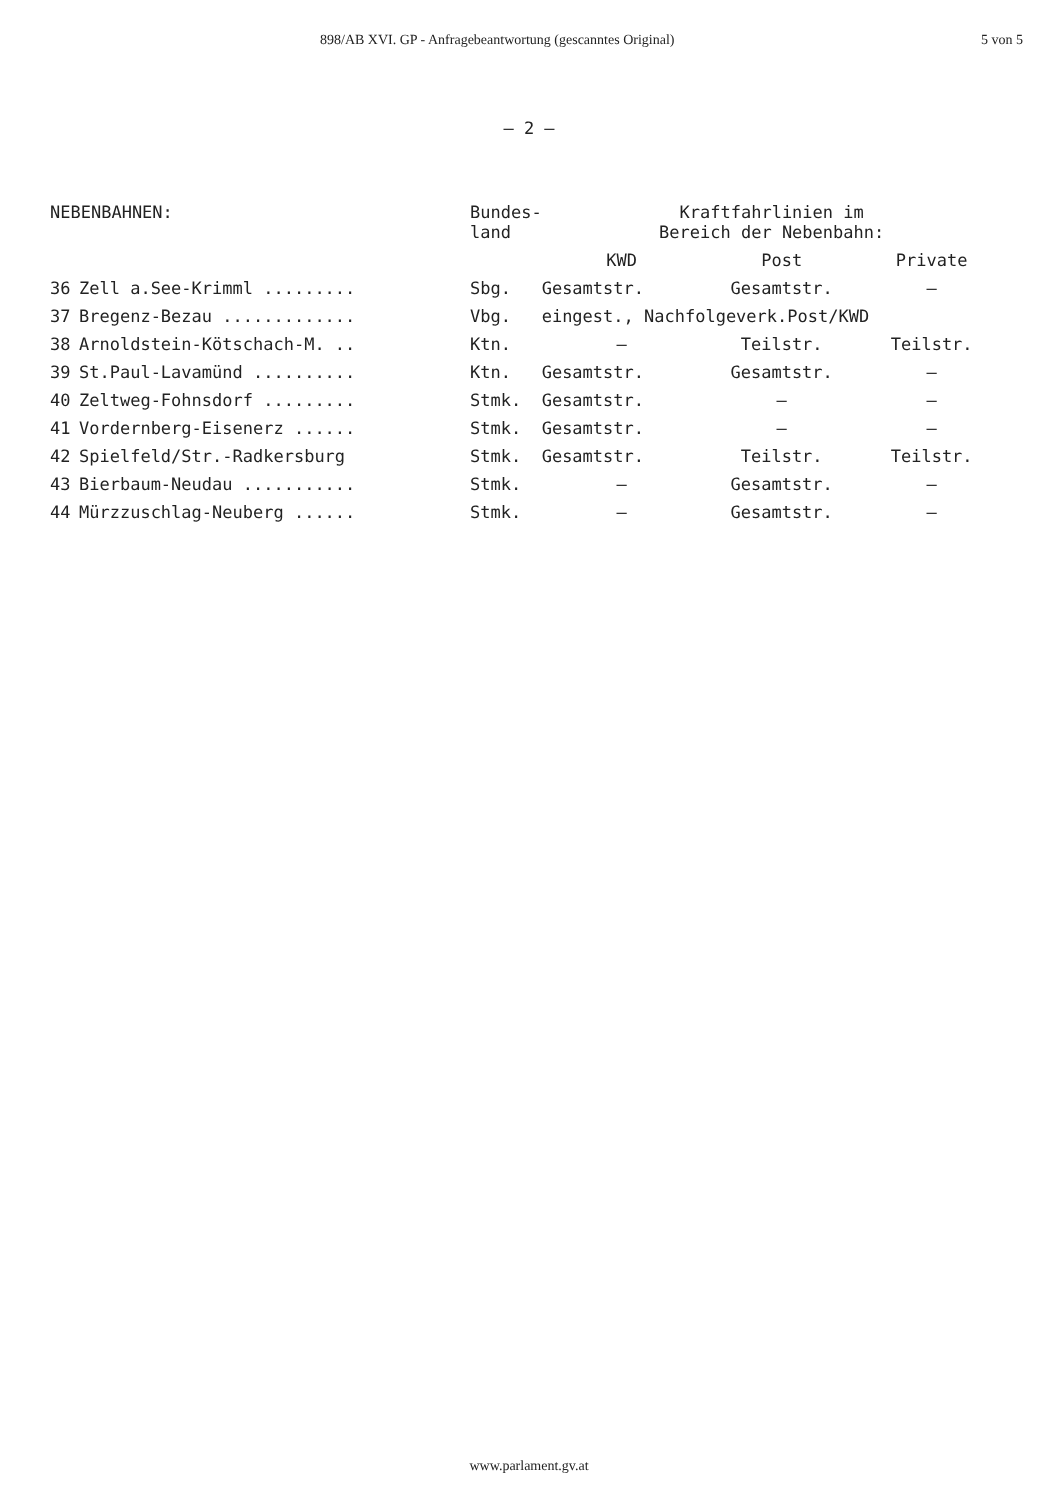898/AB XVI. GP - Anfragebeantwortung (gescanntes Original) 5 von 5
– 2 –
| NEBENBAHNEN: | | Bundes- land | Kraftfahrlinien im Bereich der Nebenbahn: | | |
| --- | --- | --- | --- | --- | --- |
| | | | KWD | Post | Private |
| 36 | Zell a.See-Krimml ......... | Sbg. | Gesamtstr. | Gesamtstr. | – |
| 37 | Bregenz-Bezau ............. | Vbg. | eingest., Nachfolgeverk.Post/KWD | | |
| 38 | Arnoldstein-Kötschach-M. .. | Ktn. | – | Teilstr. | Teilstr. |
| 39 | St.Paul-Lavamünd .......... | Ktn. | Gesamtstr. | Gesamtstr. | – |
| 40 | Zeltweg-Fohnsdorf ......... | Stmk. | Gesamtstr. | – | – |
| 41 | Vordernberg-Eisenerz ...... | Stmk. | Gesamtstr. | – | – |
| 42 | Spielfeld/Str.-Radkersburg | Stmk. | Gesamtstr. | Teilstr. | Teilstr. |
| 43 | Bierbaum-Neudau ........... | Stmk. | – | Gesamtstr. | – |
| 44 | Mürzzuschlag-Neuberg ...... | Stmk. | – | Gesamtstr. | – |
www.parlament.gv.at